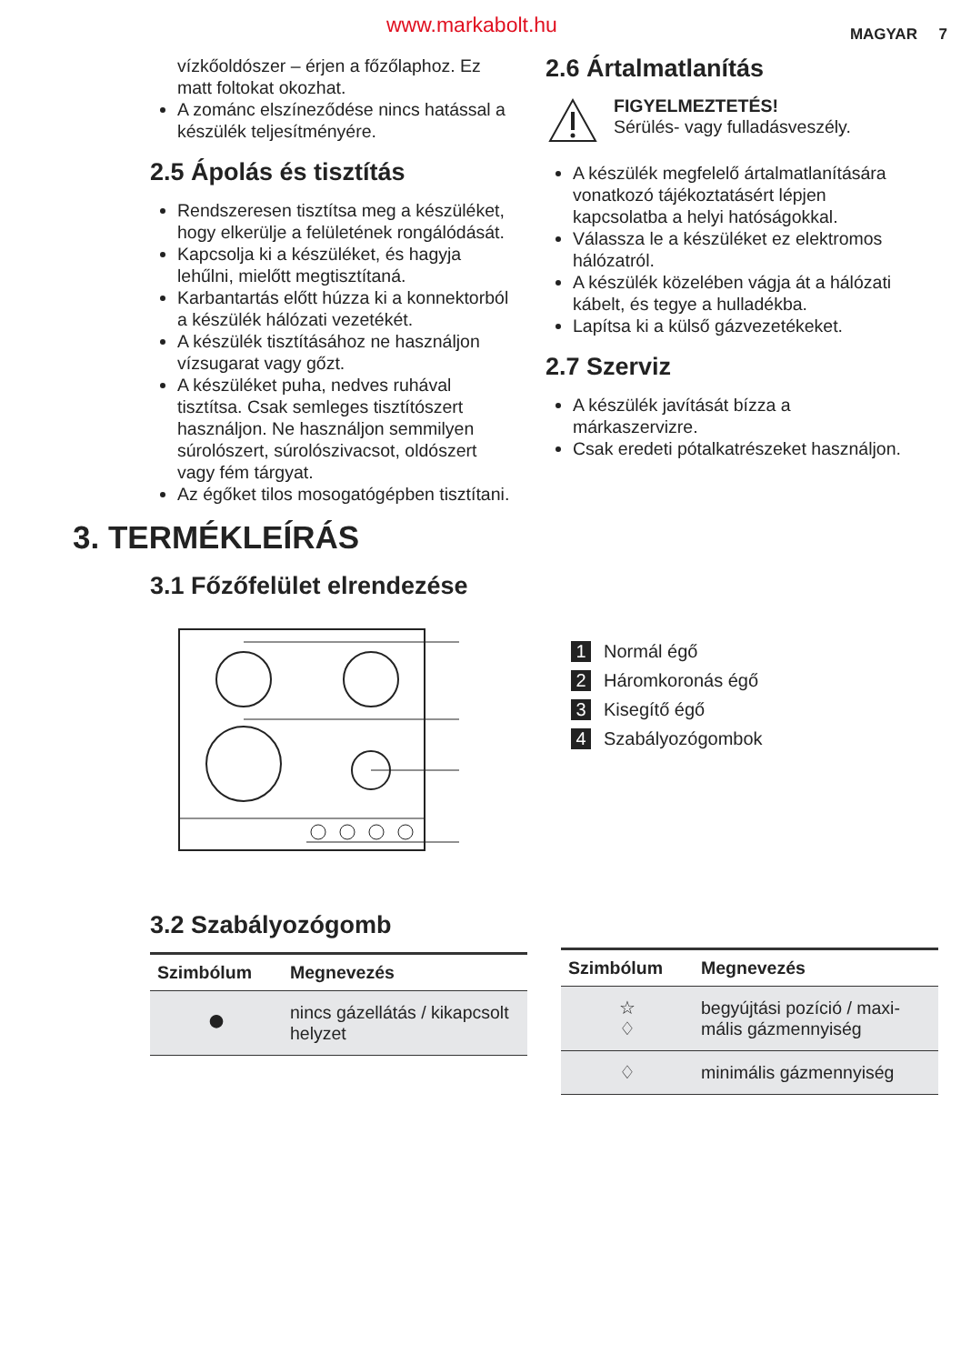www.markabolt.hu MAGYAR 7
vízkőoldószer – érjen a főzőlaphoz. Ez matt foltokat okozhat.
A zománc elszíneződése nincs hatással a készülék teljesítményére.
2.5 Ápolás és tisztítás
Rendszeresen tisztítsa meg a készüléket, hogy elkerülje a felületének rongálódását.
Kapcsolja ki a készüléket, és hagyja lehűlni, mielőtt megtisztítaná.
Karbantartás előtt húzza ki a konnektorból a készülék hálózati vezetékét.
A készülék tisztításához ne használjon vízsugarat vagy gőzt.
A készüléket puha, nedves ruhával tisztítsa. Csak semleges tisztítószert használjon. Ne használjon semmilyen súrolószert, súrolószivacsot, oldószert vagy fém tárgyat.
Az égőket tilos mosogatógépben tisztítani.
2.6 Ártalmatlanítás
FIGYELMEZTETÉS!
Sérülés- vagy fulladásveszély.
A készülék megfelelő ártalmatlanítására vonatkozó tájékoztatásért lépjen kapcsolatba a helyi hatóságokkal.
Válassza le a készüléket ez elektromos hálózatról.
A készülék közelében vágja át a hálózati kábelt, és tegye a hulladékba.
Lapítsa ki a külső gázvezetékeket.
2.7 Szerviz
A készülék javítását bízza a márkaszervizre.
Csak eredeti pótalkatrészeket használjon.
3. TERMÉKLEÍRÁS
3.1 Főzőfelület elrendezése
1 Normál égő
2 Háromkoronás égő
3 Kisegítő égő
4 Szabályozógombok
3.2 Szabályozógomb
| Szimbólum | Megnevezés |
| --- | --- |
| ● | nincs gázellátás / kikap­csolt helyzet |
| Szimbólum | Megnevezés |
| --- | --- |
| ☆ ♢ | begyújtási pozíció / maxi­mális gázmennyiség |
| ♢ | minimális gázmennyiség |